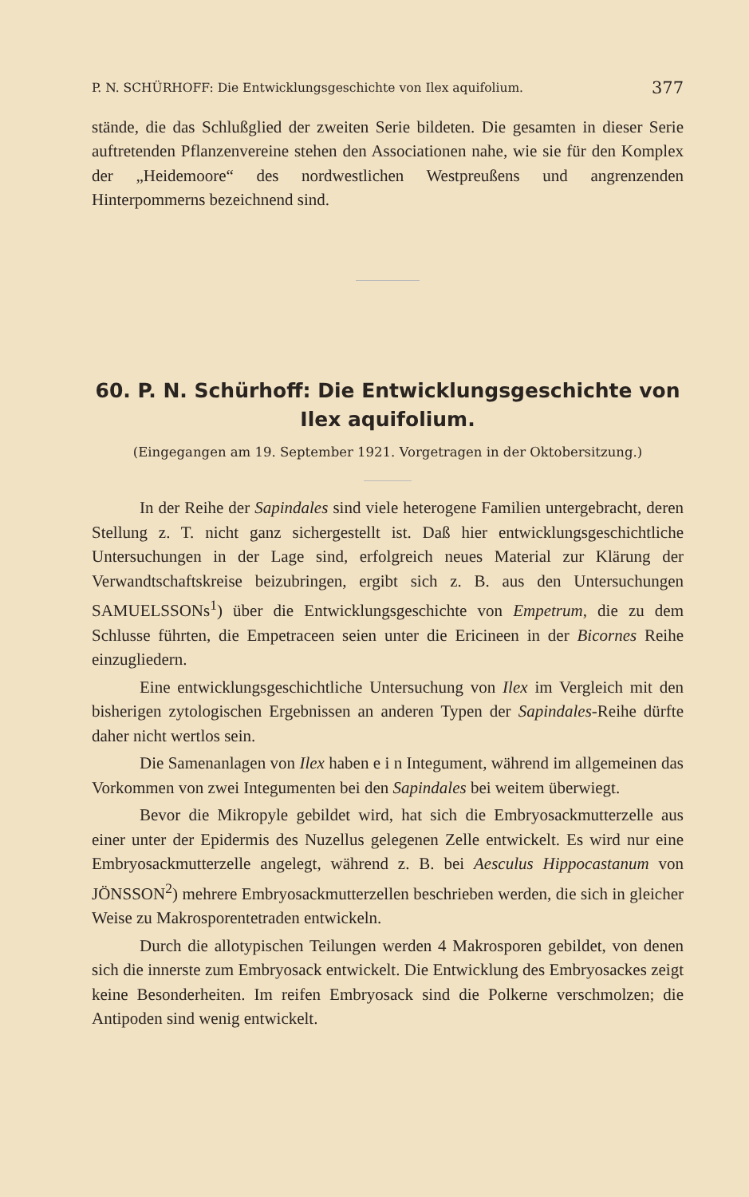P. N. SCHÜRHOFF: Die Entwicklungsgeschichte von Ilex aquifolium. 377
stände, die das Schlußglied der zweiten Serie bildeten. Die gesamten in dieser Serie auftretenden Pflanzenvereine stehen den Associationen nahe, wie sie für den Komplex der „Heidemoore“ des nordwestlichen Westpreußens und angrenzenden Hinterpommerns bezeichnend sind.
60. P. N. Schürhoff: Die Entwicklungsgeschichte von
Ilex aquifolium.
(Eingegangen am 19. September 1921. Vorgetragen in der Oktobersitzung.)
In der Reihe der Sapindales sind viele heterogene Familien untergebracht, deren Stellung z. T. nicht ganz sichergestellt ist. Daß hier entwicklungsgeschichtliche Untersuchungen in der Lage sind, erfolgreich neues Material zur Klärung der Verwandtschaftskreise beizubringen, ergibt sich z. B. aus den Untersuchungen SAMUELSSONs<sup>1</sup>) über die Entwicklungsgeschichte von Empetrum, die zu dem Schlusse führten, die Empetraceen seien unter die Ericineen in der Bicornes Reihe einzugliedern.
Eine entwicklungsgeschichtliche Untersuchung von Ilex im Vergleich mit den bisherigen zytologischen Ergebnissen an anderen Typen der Sapindales-Reihe dürfte daher nicht wertlos sein.
Die Samenanlagen von Ilex haben e i n Integument, während im allgemeinen das Vorkommen von zwei Integumenten bei den Sapindales bei weitem überwiegt.
Bevor die Mikropyle gebildet wird, hat sich die Embryosackmutterzelle aus einer unter der Epidermis des Nuzellus gelegenen Zelle entwickelt. Es wird nur eine Embryosackmutterzelle angelegt, während z. B. bei Aesculus Hippocastanum von JÖNSSON<sup>2</sup>) mehrere Embryosackmutterzellen beschrieben werden, die sich in gleicher Weise zu Makrosporentetraden entwickeln.
Durch die allotypischen Teilungen werden 4 Makrosporen gebildet, von denen sich die innerste zum Embryosack entwickelt. Die Entwicklung des Embryosackes zeigt keine Besonderheiten. Im reifen Embryosack sind die Polkerne verschmolzen; die Antipoden sind wenig entwickelt.